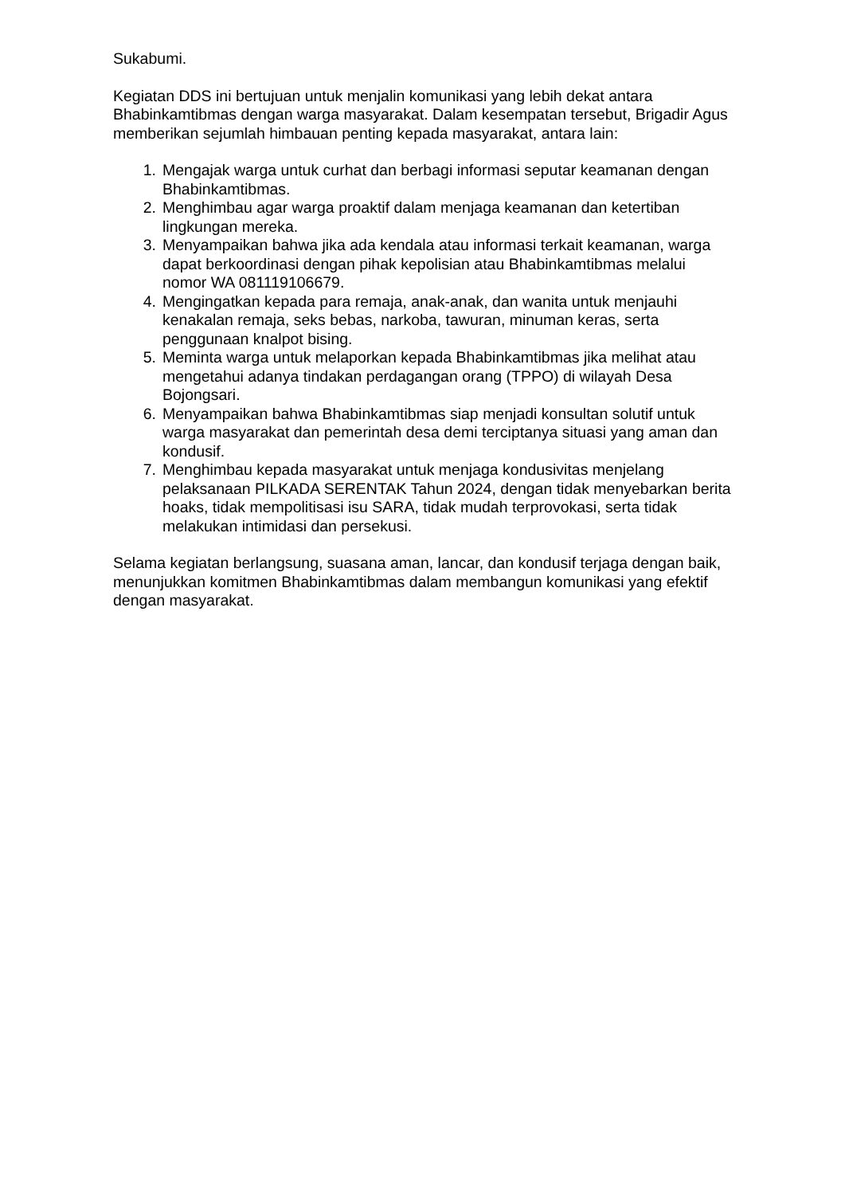Sukabumi.
Kegiatan DDS ini bertujuan untuk menjalin komunikasi yang lebih dekat antara Bhabinkamtibmas dengan warga masyarakat. Dalam kesempatan tersebut, Brigadir Agus memberikan sejumlah himbauan penting kepada masyarakat, antara lain:
1. Mengajak warga untuk curhat dan berbagi informasi seputar keamanan dengan Bhabinkamtibmas.
2. Menghimbau agar warga proaktif dalam menjaga keamanan dan ketertiban lingkungan mereka.
3. Menyampaikan bahwa jika ada kendala atau informasi terkait keamanan, warga dapat berkoordinasi dengan pihak kepolisian atau Bhabinkamtibmas melalui nomor WA 081119106679.
4. Mengingatkan kepada para remaja, anak-anak, dan wanita untuk menjauhi kenakalan remaja, seks bebas, narkoba, tawuran, minuman keras, serta penggunaan knalpot bising.
5. Meminta warga untuk melaporkan kepada Bhabinkamtibmas jika melihat atau mengetahui adanya tindakan perdagangan orang (TPPO) di wilayah Desa Bojongsari.
6. Menyampaikan bahwa Bhabinkamtibmas siap menjadi konsultan solutif untuk warga masyarakat dan pemerintah desa demi terciptanya situasi yang aman dan kondusif.
7. Menghimbau kepada masyarakat untuk menjaga kondusivitas menjelang pelaksanaan PILKADA SERENTAK Tahun 2024, dengan tidak menyebarkan berita hoaks, tidak mempolitisasi isu SARA, tidak mudah terprovokasi, serta tidak melakukan intimidasi dan persekusi.
Selama kegiatan berlangsung, suasana aman, lancar, dan kondusif terjaga dengan baik, menunjukkan komitmen Bhabinkamtibmas dalam membangun komunikasi yang efektif dengan masyarakat.